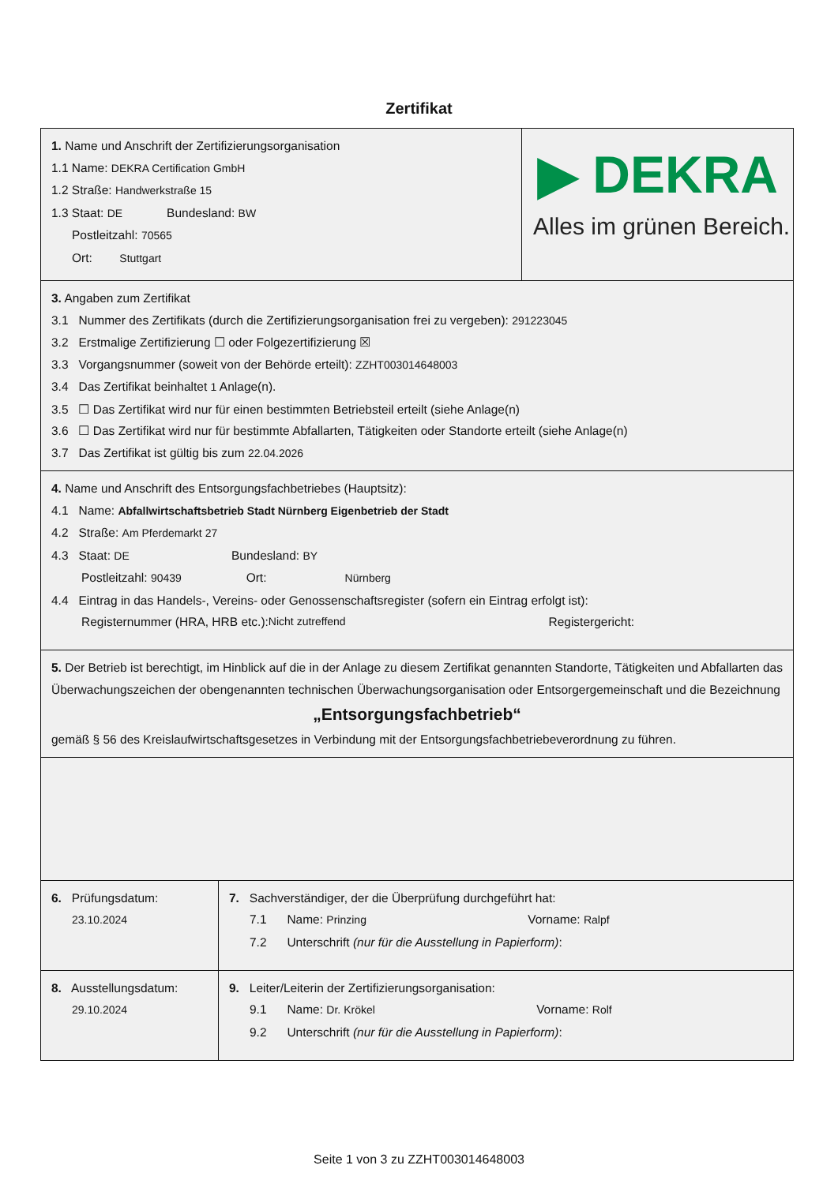Zertifikat
1. Name und Anschrift der Zertifizierungsorganisation
1.1 Name: DEKRA Certification GmbH
1.2 Straße: Handwerkstraße 15
1.3 Staat: DE Bundesland: BW
Postleitzahl: 70565
Ort: Stuttgart
▶ DEKRA
Alles im grünen Bereich.
3. Angaben zum Zertifikat
3.1 Nummer des Zertifikats (durch die Zertifizierungsorganisation frei zu vergeben): 291223045
3.2 Erstmalige Zertifizierung ☐ oder Folgezertifizierung ☒
3.3 Vorgangsnummer (soweit von der Behörde erteilt): ZZHT003014648003
3.4 Das Zertifikat beinhaltet 1 Anlage(n).
3.5 ☐ Das Zertifikat wird nur für einen bestimmten Betriebsteil erteilt (siehe Anlage(n)
3.6 ☐ Das Zertifikat wird nur für bestimmte Abfallarten, Tätigkeiten oder Standorte erteilt (siehe Anlage(n)
3.7 Das Zertifikat ist gültig bis zum 22.04.2026
4. Name und Anschrift des Entsorgungsfachbetriebes (Hauptsitz):
4.1 Name: Abfallwirtschaftsbetrieb Stadt Nürnberg Eigenbetrieb der Stadt
4.2 Straße: Am Pferdemarkt 27
4.3 Staat: DE Bundesland: BY
Postleitzahl: 90439 Ort: Nürnberg
4.4 Eintrag in das Handels-, Vereins- oder Genossenschaftsregister (sofern ein Eintrag erfolgt ist):
Registernummer (HRA, HRB etc.): Nicht zutreffend Registergericht:
5. Der Betrieb ist berechtigt, im Hinblick auf die in der Anlage zu diesem Zertifikat genannten Standorte, Tätigkeiten und Abfallarten das Überwachungszeichen der obengenannten technischen Überwachungsorganisation oder Entsorgergemeinschaft und die Bezeichnung
„Entsorgungsfachbetrieb“
gemäß § 56 des Kreislaufwirtschaftsgesetzes in Verbindung mit der Entsorgungsfachbetriebeverordnung zu führen.
| 6. Prüfungsdatum: 23.10.2024 | 7. Sachverständiger, der die Überprüfung durchgeführt hat: 7.1 Name: Prinzing Vorname: Ralpf 7.2 Unterschrift (nur für die Ausstellung in Papierform) : |
| 8. Ausstellungsdatum: 29.10.2024 | 9. Leiter/Leiterin der Zertifizierungsorganisation: 9.1 Name: Dr. Krökel Vorname: Rolf 9.2 Unterschrift (nur für die Ausstellung in Papierform) : |
Seite 1 von 3 zu ZZHT003014648003